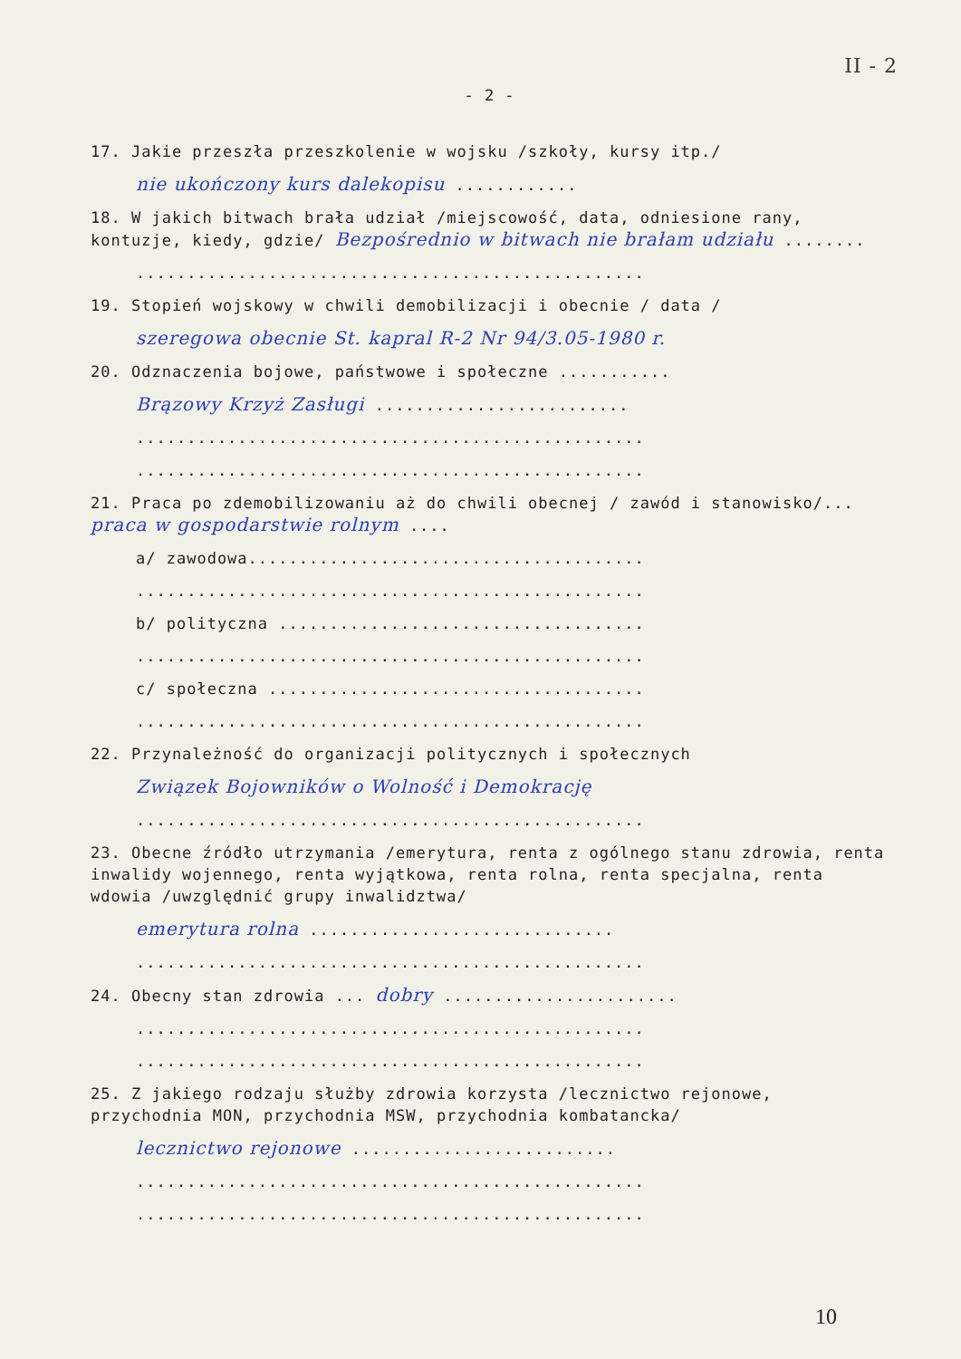II - 2
- 2 -
17. Jakie przeszła przeszkolenie w wojsku /szkoły, kursy itp./
nie ukończony kurs dalekopisu ............
18. W jakich bitwach brała udział /miejscowość, data, odniesione rany, kontuzje, kiedy, gdzie/ Bezpośrednio w bitwach nie brałam udziału ........
..................................................
19. Stopień wojskowy w chwili demobilizacji i obecnie / data /
szeregowa obecnie St. kapral R-2 Nr 94/3.05-1980 r.
20. Odznaczenia bojowe, państwowe i społeczne ...........
Brązowy Krzyż Zasługi .........................
..................................................
..................................................
21. Praca po zdemobilizowaniu aż do chwili obecnej / zawód i stanowisko/... praca w gospodarstwie rolnym ....
a/ zawodowa.......................................
..................................................
b/ polityczna ....................................
..................................................
c/ społeczna .....................................
..................................................
22. Przynależność do organizacji politycznych i społecznych
Związek Bojowników o Wolność i Demokrację
..................................................
23. Obecne źródło utrzymania /emerytura, renta z ogólnego stanu zdrowia, renta inwalidy wojennego, renta wyjątkowa, renta rolna, renta specjalna, renta wdowia /uwzględnić grupy inwalidztwa/
emerytura rolna ..............................
..................................................
24. Obecny stan zdrowia ... dobry .......................
..................................................
..................................................
25. Z jakiego rodzaju służby zdrowia korzysta /lecznictwo rejonowe, przychodnia MON, przychodnia MSW, przychodnia kombatancka/
lecznictwo rejonowe ..........................
..................................................
..................................................
10